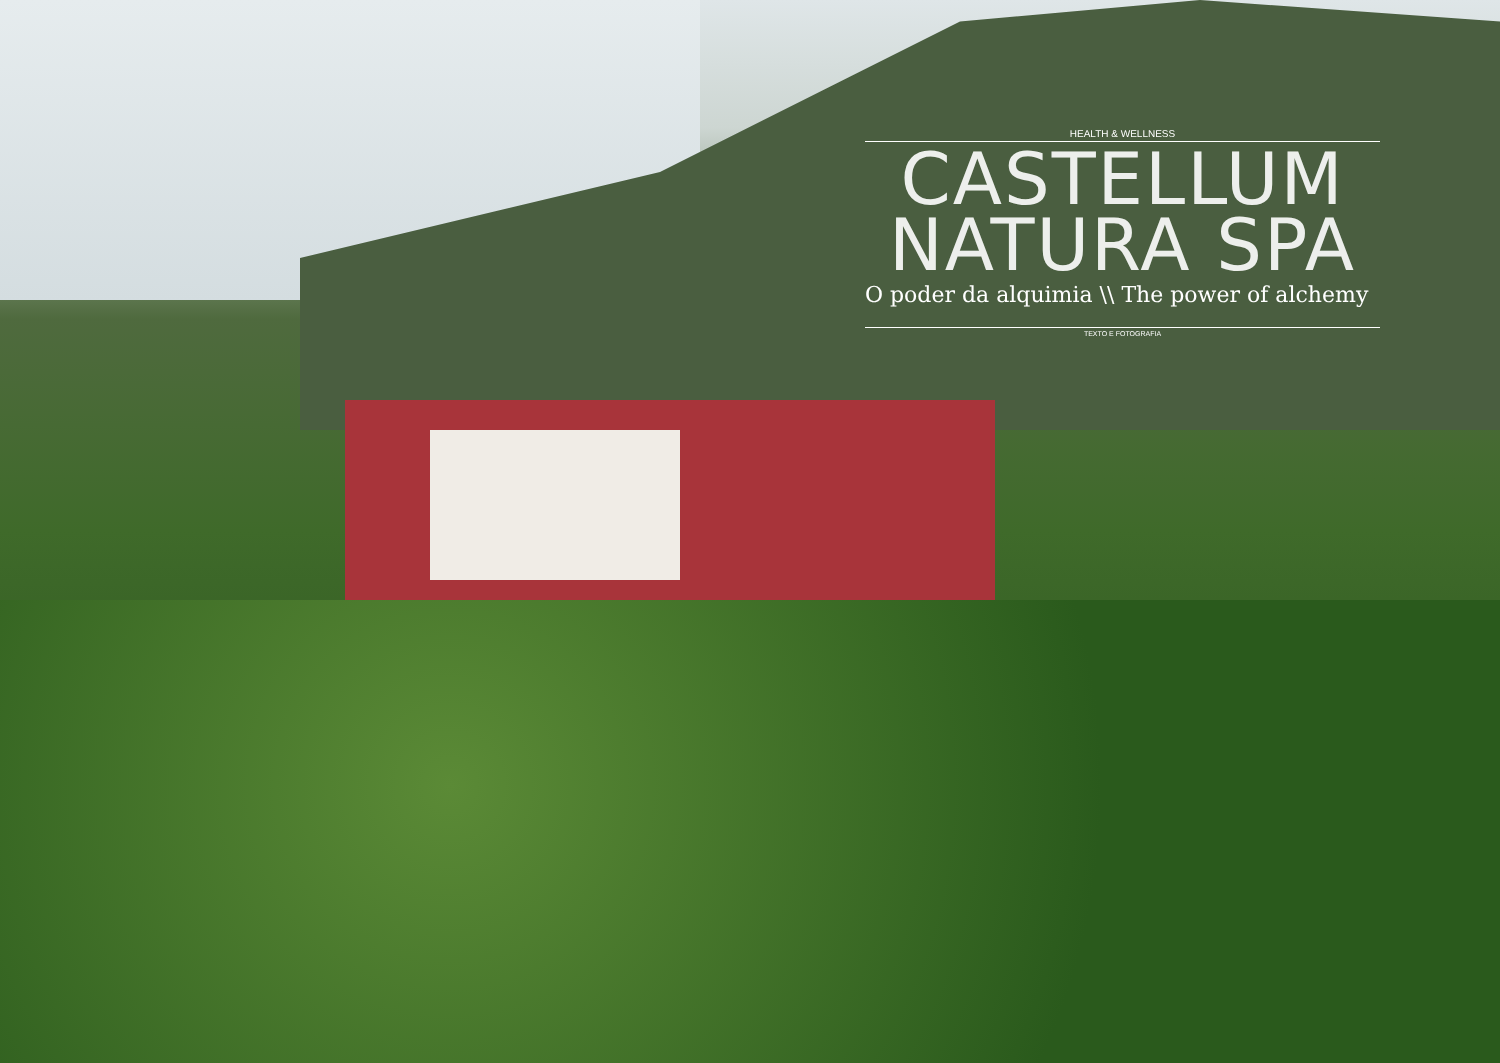HEALTH & WELLNESS
CASTELLUM
NATURA SPA
O poder da alquimia \\ The power of alchemy
TEXTO E FOTOGRAFIA